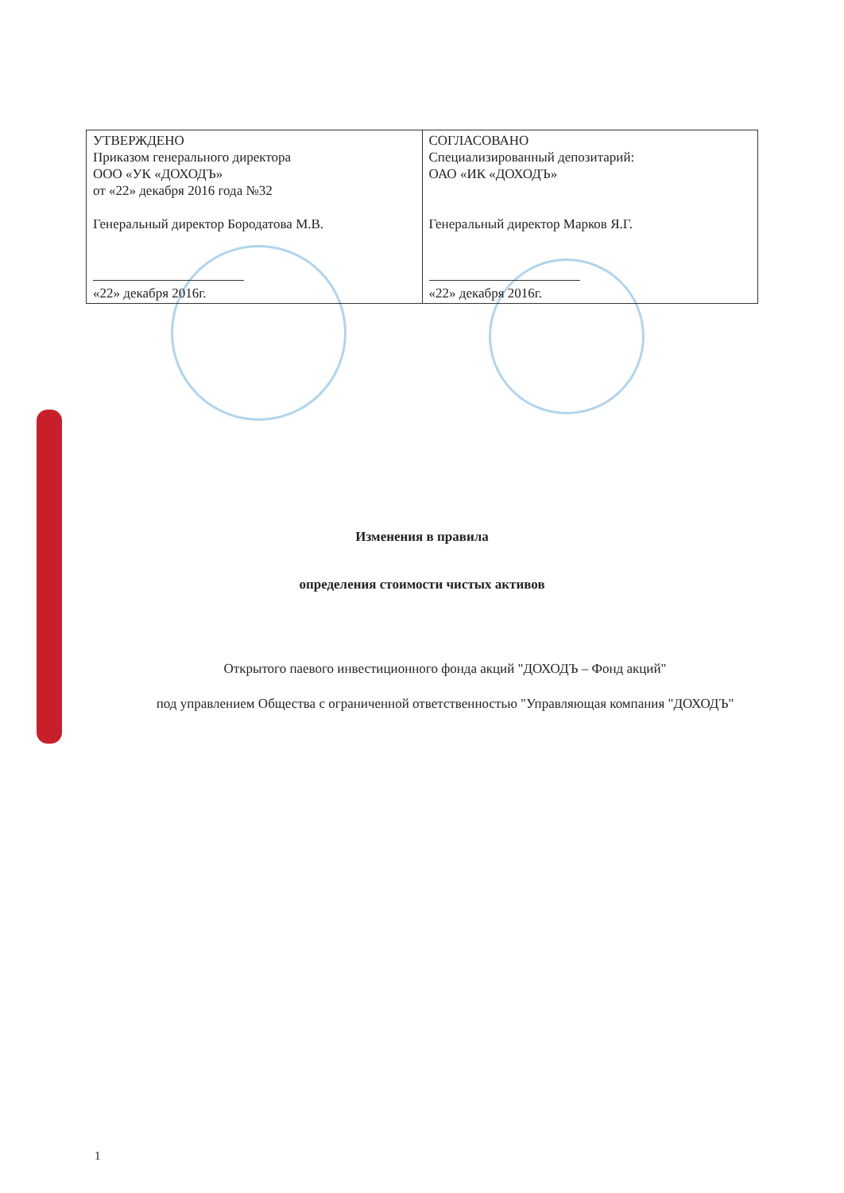| УТВЕРЖДЕНО Приказом генерального директора ООО «УК «ДОХОДЪ» от «22» декабря 2016 года №32 Генеральный директор Бородатова М.В. «22» декабря 2016г. | СОГЛАСОВАНО Специализированный депозитарий: ОАО «ИК «ДОХОДЪ» Генеральный директор Марков Я.Г. «22» декабря 2016г. |
Изменения в правила
определения стоимости чистых активов
Открытого паевого инвестиционного фонда акций "ДОХОДЪ – Фонд акций"
под управлением Общества с ограниченной ответственностью "Управляющая компания "ДОХОДЪ"
1